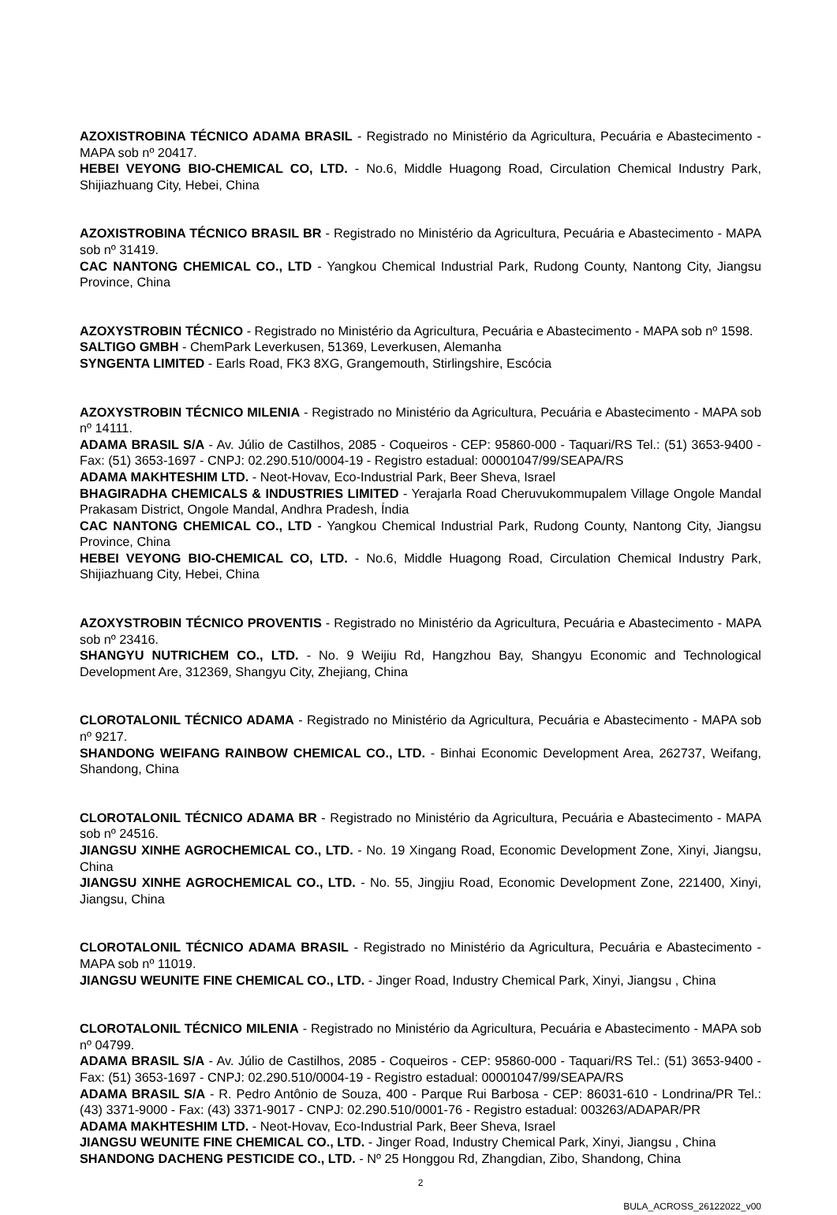AZOXISTROBINA TÉCNICO ADAMA BRASIL - Registrado no Ministério da Agricultura, Pecuária e Abastecimento - MAPA sob nº 20417.
HEBEI VEYONG BIO-CHEMICAL CO, LTD. - No.6, Middle Huagong Road, Circulation Chemical Industry Park, Shijiazhuang City, Hebei, China
AZOXISTROBINA TÉCNICO BRASIL BR - Registrado no Ministério da Agricultura, Pecuária e Abastecimento - MAPA sob nº 31419.
CAC NANTONG CHEMICAL CO., LTD - Yangkou Chemical Industrial Park, Rudong County, Nantong City, Jiangsu Province, China
AZOXYSTROBIN TÉCNICO - Registrado no Ministério da Agricultura, Pecuária e Abastecimento - MAPA sob nº 1598.
SALTIGO GMBH - ChemPark Leverkusen, 51369, Leverkusen, Alemanha
SYNGENTA LIMITED - Earls Road, FK3 8XG, Grangemouth, Stirlingshire, Escócia
AZOXYSTROBIN TÉCNICO MILENIA - Registrado no Ministério da Agricultura, Pecuária e Abastecimento - MAPA sob nº 14111.
ADAMA BRASIL S/A - Av. Júlio de Castilhos, 2085 - Coqueiros - CEP: 95860-000 - Taquari/RS Tel.: (51) 3653-9400 - Fax: (51) 3653-1697 - CNPJ: 02.290.510/0004-19 - Registro estadual: 00001047/99/SEAPA/RS
ADAMA MAKHTESHIM LTD. - Neot-Hovav, Eco-Industrial Park, Beer Sheva, Israel
BHAGIRADHA CHEMICALS & INDUSTRIES LIMITED - Yerajarla Road Cheruvukommupalem Village Ongole Mandal Prakasam District, Ongole Mandal, Andhra Pradesh, Índia
CAC NANTONG CHEMICAL CO., LTD - Yangkou Chemical Industrial Park, Rudong County, Nantong City, Jiangsu Province, China
HEBEI VEYONG BIO-CHEMICAL CO, LTD. - No.6, Middle Huagong Road, Circulation Chemical Industry Park, Shijiazhuang City, Hebei, China
AZOXYSTROBIN TÉCNICO PROVENTIS - Registrado no Ministério da Agricultura, Pecuária e Abastecimento - MAPA sob nº 23416.
SHANGYU NUTRICHEM CO., LTD. - No. 9 Weijiu Rd, Hangzhou Bay, Shangyu Economic and Technological Development Are, 312369, Shangyu City, Zhejiang, China
CLOROTALONIL TÉCNICO ADAMA - Registrado no Ministério da Agricultura, Pecuária e Abastecimento - MAPA sob nº 9217.
SHANDONG WEIFANG RAINBOW CHEMICAL CO., LTD. - Binhai Economic Development Area, 262737, Weifang, Shandong, China
CLOROTALONIL TÉCNICO ADAMA BR - Registrado no Ministério da Agricultura, Pecuária e Abastecimento - MAPA sob nº 24516.
JIANGSU XINHE AGROCHEMICAL CO., LTD. - No. 19 Xingang Road, Economic Development Zone, Xinyi, Jiangsu, China
JIANGSU XINHE AGROCHEMICAL CO., LTD. - No. 55, Jingjiu Road, Economic Development Zone, 221400, Xinyi, Jiangsu, China
CLOROTALONIL TÉCNICO ADAMA BRASIL - Registrado no Ministério da Agricultura, Pecuária e Abastecimento - MAPA sob nº 11019.
JIANGSU WEUNITE FINE CHEMICAL CO., LTD. - Jinger Road, Industry Chemical Park, Xinyi, Jiangsu , China
CLOROTALONIL TÉCNICO MILENIA - Registrado no Ministério da Agricultura, Pecuária e Abastecimento - MAPA sob nº 04799.
ADAMA BRASIL S/A - Av. Júlio de Castilhos, 2085 - Coqueiros - CEP: 95860-000 - Taquari/RS Tel.: (51) 3653-9400 - Fax: (51) 3653-1697 - CNPJ: 02.290.510/0004-19 - Registro estadual: 00001047/99/SEAPA/RS
ADAMA BRASIL S/A - R. Pedro Antônio de Souza, 400 - Parque Rui Barbosa - CEP: 86031-610 - Londrina/PR Tel.: (43) 3371-9000 - Fax: (43) 3371-9017 - CNPJ: 02.290.510/0001-76 - Registro estadual: 003263/ADAPAR/PR
ADAMA MAKHTESHIM LTD. - Neot-Hovav, Eco-Industrial Park, Beer Sheva, Israel
JIANGSU WEUNITE FINE CHEMICAL CO., LTD. - Jinger Road, Industry Chemical Park, Xinyi, Jiangsu , China
SHANDONG DACHENG PESTICIDE CO., LTD. - Nº 25 Honggou Rd, Zhangdian, Zibo, Shandong, China
2
BULA_ACROSS_26122022_v00